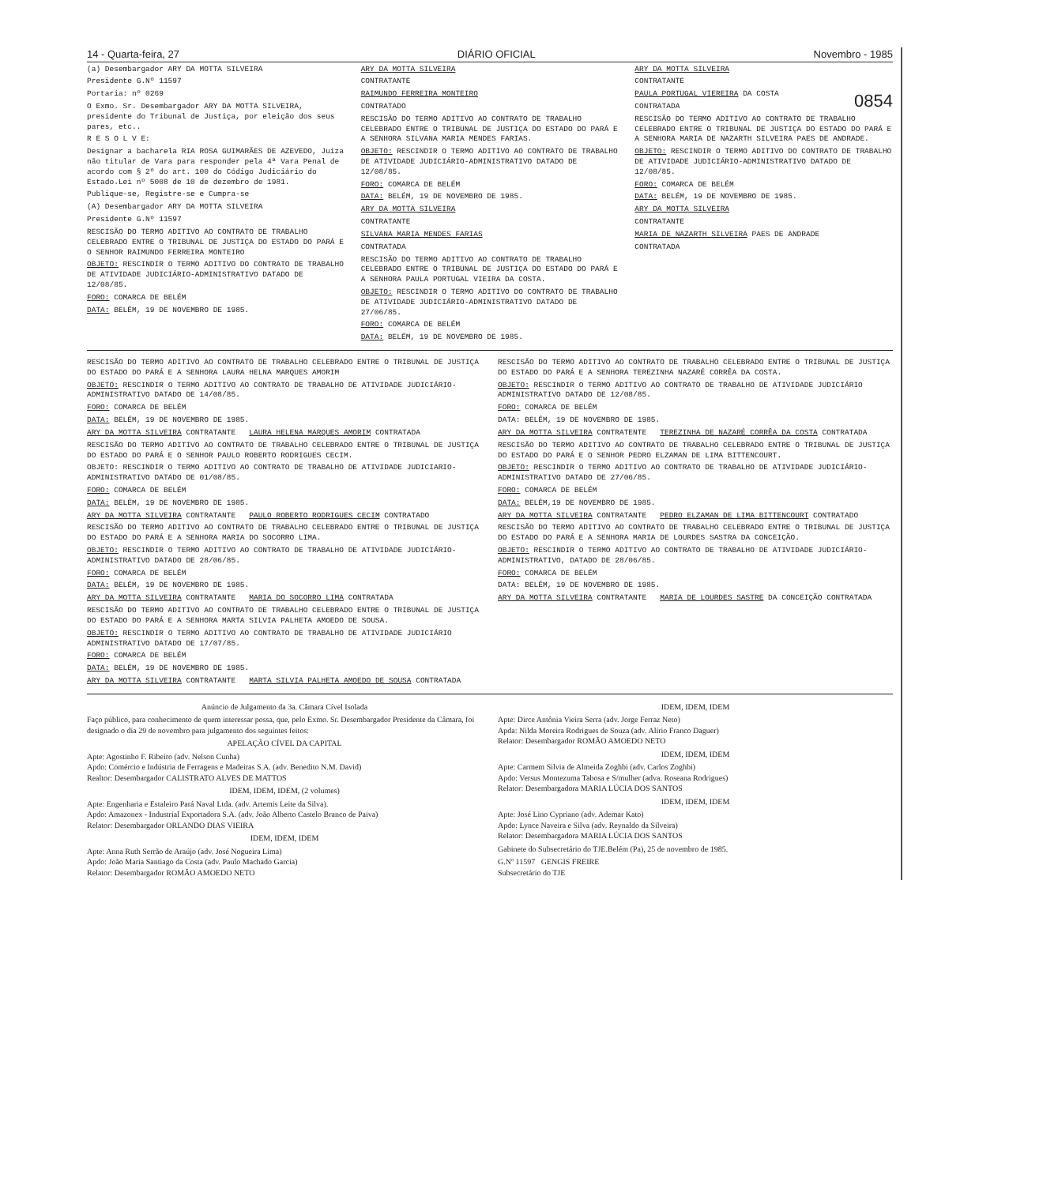14 - Quarta-feira, 27 DIÁRIO OFICIAL Novembro - 1985
(a) Desembargador ARY DA MOTTA SILVEIRA
Presidente G.Nº 11597
Portaria: nº 0269
O Exmo. Sr. Desembargador ARY DA MOTTA SILVEIRA, presidente do Tribunal de Justiça, por eleição dos seus pares, etc..
R E S O L V E:
Designar a bacharela RIA ROSA GUIMARÃES DE AZEVEDO, Juiza não titular de Vara para responder pela 4ª Vara Penal de acordo com § 2º do art. 100 do Código Judiciário do Estado.Lei nº 5008 de 10 de dezembro de 1981.
Publique-se, Registre-se e Cumpra-se
(A) Desembargador ARY DA MOTTA SILVEIRA
Presidente G.Nº 11597
RESCISÃO DO TERMO ADITIVO AO CONTRATO DE TRABALHO CELEBRADO ENTRE O TRIBUNAL DE JUSTIÇA DO ESTADO DO PARÁ E O SENHOR RAIMUNDO FERREIRA MONTEIRO
OBJETO: RESCINDIR O TERMO ADITIVO DO CONTRATO DE TRABALHO DE ATIVIDADE JUDICIÁRIO-ADMINISTRATIVO DATADO DE 12/08/85.
FORO: COMARCA DE BELÉM
DATA: BELÉM, 19 DE NOVEMBRO DE 1985.
ARY DA MOTTA SILVEIRA
CONTRATANTE
RAIMUNDO FERREIRA MONTEIRO
CONTRATADO
RESCISÃO DO TERMO ADITIVO AO CONTRATO DE TRABALHO CELEBRADO ENTRE O TRIBUNAL DE JUSTIÇA DO ESTADO DO PARÁ E A SENHORA SILVANA MARIA MENDES FARIAS.
OBJETO: RESCINDIR O TERMO ADITIVO AO CONTRATO DE TRABALHO DE ATIVIDADE JUDICIÁRIO-ADMINISTRATIVO DATADO DE 12/08/85.
FORO: COMARCA DE BELÉM
DATA: BELÉM, 19 DE NOVEMBRO DE 1985.
ARY DA MOTTA SILVEIRA
CONTRATANTE
SILVANA MARIA MENDES FARIAS
CONTRATADA
RESCISÃO DO TERMO ADITIVO AO CONTRATO DE TRABALHO CELEBRADO ENTRE O TRIBUNAL DE JUSTIÇA DO ESTADO DO PARÁ E A SENHORA PAULA PORTUGAL VIEIRA DA COSTA.
OBJETO: RESCINDIR O TERMO ADITIVO DO CONTRATO DE TRABALHO DE ATIVIDADE JUDICIÁRIO-ADMINISTRATIVO DATADO DE 27/06/85.
FORO: COMARCA DE BELÉM
DATA: BELÉM, 19 DE NOVEMBRO DE 1985.
ARY DA MOTTA SILVEIRA
CONTRATANTE
PAULA PORTUGAL VIEREIRA DA COSTA 0854
CONTRATADA
RESCISÃO DO TERMO ADITIVO AO CONTRATO DE TRABALHO CELEBRADO ENTRE O TRIBUNAL DE JUSTIÇA DO ESTADO DO PARÁ E A SENHORA MARIA DE NAZARTH SILVEIRA PAES DE ANDRADE.
OBJETO: RESCINDIR O TERMO ADITIVO DO CONTRATO DE TRABALHO DE ATIVIDADE JUDICIÁRIO-ADMINISTRATIVO DATADO DE 12/08/85.
FORO: COMARCA DE BELÉM
DATA: BELÉM, 19 DE NOVEMBRO DE 1985.
ARY DA MOTTA SILVEIRA
CONTRATANTE
MARIA DE NAZARTH SILVEIRA PAES DE ANDRADE
CONTRATADA
RESCISÃO DO TERMO ADITIVO AO CONTRATO DE TRABALHO CELEBRADO ENTRE O TRIBUNAL DE JUSTIÇA DO ESTADO DO PARÁ E A SENHORA LAURA HELNA MARQUES AMORIM
OBJETO: RESCINDIR O TERMO ADITIVO AO CONTRATO DE TRABALHO DE ATIVIDADE JUDICIÁRIO-ADMINISTRATIVO DATADO DE 14/08/85.
FORO: COMARCA DE BELÉM
DATA: BELÉM, 19 DE NOVEMBRO DE 1985.
ARY DA MOTTA SILVEIRA CONTRATANTE LAURA HELENA MARQUES AMORIM CONTRATADA
RESCISÃO DO TERMO ADITIVO AO CONTRATO DE TRABALHO CELEBRADO ENTRE O TRIBUNAL DE JUSTIÇA DO ESTADO DO PARÁ E O SENHOR PAULO ROBERTO RODRIGUES CECIM.
OBJETO: RESCINDIR O TERMO ADITIVO AO CONTRATO DE TRABALHO DE ATIVIDADE JUDICIARIO-ADMINISTRATIVO DATADO DE 01/08/85.
FORO: COMARCA DE BELÉM
DATA: BELÉM, 19 DE NOVEMBRO DE 1985.
ARY DA MOTTA SILVEIRA CONTRATANTE PAULO ROBERTO RODRIGUES CECIM CONTRATADO
RESCISÃO DO TERMO ADITIVO AO CONTRATO DE TRABALHO CELEBRADO ENTRE O TRIBUNAL DE JUSTIÇA DO ESTADO DO PARÁ E A SENHORA MARIA DO SOCORRO LIMA.
OBJETO: RESCINDIR O TERMO ADITIVO AO CONTRATO DE TRABALHO DE ATIVIDADE JUDICIÁRIO-ADMINISTRATIVO DATADO DE 28/06/85.
FORO: COMARCA DE BELÉM
DATA: BELÉM, 19 DE NOVEMBRO DE 1985.
ARY DA MOTTA SILVEIRA CONTRATANTE MARIA DO SOCORRO LIMA CONTRATADA
RESCISÃO DO TERMO ADITIVO AO CONTRATO DE TRABALHO CELEBRADO ENTRE O TRIBUNAL DE JUSTIÇA DO ESTADO DO PARÁ E A SENHORA MARTA SILVIA PALHETA AMOEDO DE SOUSA.
OBJETO: RESCINDIR O TERMO ADITIVO AO CONTRATO DE TRABALHO DE ATIVIDADE JUDICIÁRIO ADMINISTRATIVO DATADO DE 17/07/85.
FORO: COMARCA DE BELÉM
DATA: BELÉM, 19 DE NOVEMBRO DE 1985.
ARY DA MOTTA SILVEIRA CONTRATANTE MARTA SILVIA PALHETA AMOEDO DE SOUSA CONTRATADA
RESCISÃO DO TERMO ADITIVO AO CONTRATO DE TRABALHO CELEBRADO ENTRE O TRIBUNAL DE JUSTIÇA DO ESTADO DO PARÁ E A SENHORA TEREZINHA NAZARÉ CORRÊA DA COSTA.
OBJETO: RESCINDIR O TERMO ADITIVO AO CONTRATO DE TRABALHO DE ATIVIDADE JUDICIÁRIO ADMINISTRATIVO DATADO DE 12/08/85.
FORO: COMARCA DE BELÉM
DATA: BELÉM, 19 DE NOVEMBRO DE 1985.
ARY DA MOTTA SILVEIRA CONTRATENTE TEREZINHA DE NAZARÉ CORRÊA DA COSTA CONTRATADA
RESCISÃO DO TERMO ADITIVO AO CONTRATO DE TRABALHO CELEBRADO ENTRE O TRIBUNAL DE JUSTIÇA DO ESTADO DO PARÁ E O SENHOR PEDRO ELZAMAN DE LIMA BITTENCOURT.
OBJETO: RESCINDIR O TERMO ADITIVO AO CONTRATO DE TRABALHO DE ATIVIDADE JUDICIÁRIO-ADMINISTRATIVO DATADO DE 27/06/85.
FORO: COMARCA DE BELÉM
DATA: BELÉM,19 DE NOVEMBRO DE 1985.
ARY DA MOTTA SILVEIRA CONTRATANTE PEDRO ELZAMAN DE LIMA BITTENCOURT CONTRATADO
RESCISÃO DO TERMO ADITIVO AO CONTRATO DE TRABALHO CELEBRADO ENTRE O TRIBUNAL DE JUSTIÇA DO ESTADO DO PARÁ E A SENHORA MARIA DE LOURDES SASTRA DA CONCEIÇÃO.
OBJETO: RESCINDIR O TERMO ADITIVO AO CONTRATO DE TRABALHO DE ATIVIDADE JUDICIÁRIO-ADMINISTRATIVO, DATADO DE 28/06/85.
FORO: COMARCA DE BELÉM
DATA: BELÉM, 19 DE NOVEMBRO DE 1985.
ARY DA MOTTA SILVEIRA CONTRATANTE MARIA DE LOURDES SASTRE DA CONCEIÇÃO CONTRATADA
Anúncio de Julgamento da 3a. Câmara Cível Isolada
Faço público, para conhecimento de quem interessar possa, que, pelo Exmo. Sr. Desembargador Presidente da Câmara, foi designado o dia 29 de novembro para julgamento dos seguintes feitos:
APELAÇÃO CÍVEL DA CAPITAL
Apte: Agostinho F. Ribeiro (adv. Nelson Cunha)
Apdo: Comércio e Indústria de Ferragens e Madeiras S.A. (adv. Benedito N.M. David)
Realtor: Desembargador CALISTRATO ALVES DE MATTOS
IDEM, IDEM, IDEM, (2 volumes)
Apte: Engenharia e Estaleiro Pará Naval Ltda. (adv. Artemis Leite da Silva).
Apdo: Amazonex - Industrial Exportadora S.A. (adv. João Alberto Castelo Branco de Paiva)
Relator: Desembargador ORLANDO DIAS VIEIRA
IDEM, IDEM, IDEM
Apte: Anna Ruth Serrão de Araújo (adv. José Nogueira Lima)
Apdo: João Maria Santiago da Costa (adv. Paulo Machado Garcia)
Relator: Desembargador ROMÃO AMOEDO NETO
IDEM, IDEM, IDEM
Apte: Dirce Antônia Vieira Serra (adv. Jorge Ferraz Neto)
Apda: Nilda Moreira Rodrigues de Souza (adv. Alírio Franco Daguer)
Relator: Desembargador ROMÃO AMOEDO NETO
IDEM, IDEM, IDEM
Apte: Carmem Silvia de Almeida Zoghbi (adv. Carlos Zoghbi)
Apdo: Versus Montezuma Tabosa e S/mulher (adva. Roseana Rodrigues)
Relator: Desembargadora MARIA LÚCIA DOS SANTOS
IDEM, IDEM, IDEM
Apte: José Lino Cypriano (adv. Ademar Kato)
Apdo: Lynce Naveira e Silva (adv. Reynaldo da Silveira)
Relator: Desembargadora MARIA LÚCIA DOS SANTOS
Gabinete do Subsecretário do TJE.Belém (Pa), 25 de novembro de 1985.
G.Nº 11597 GENGIS FREIRE
Subsecretário do TJE